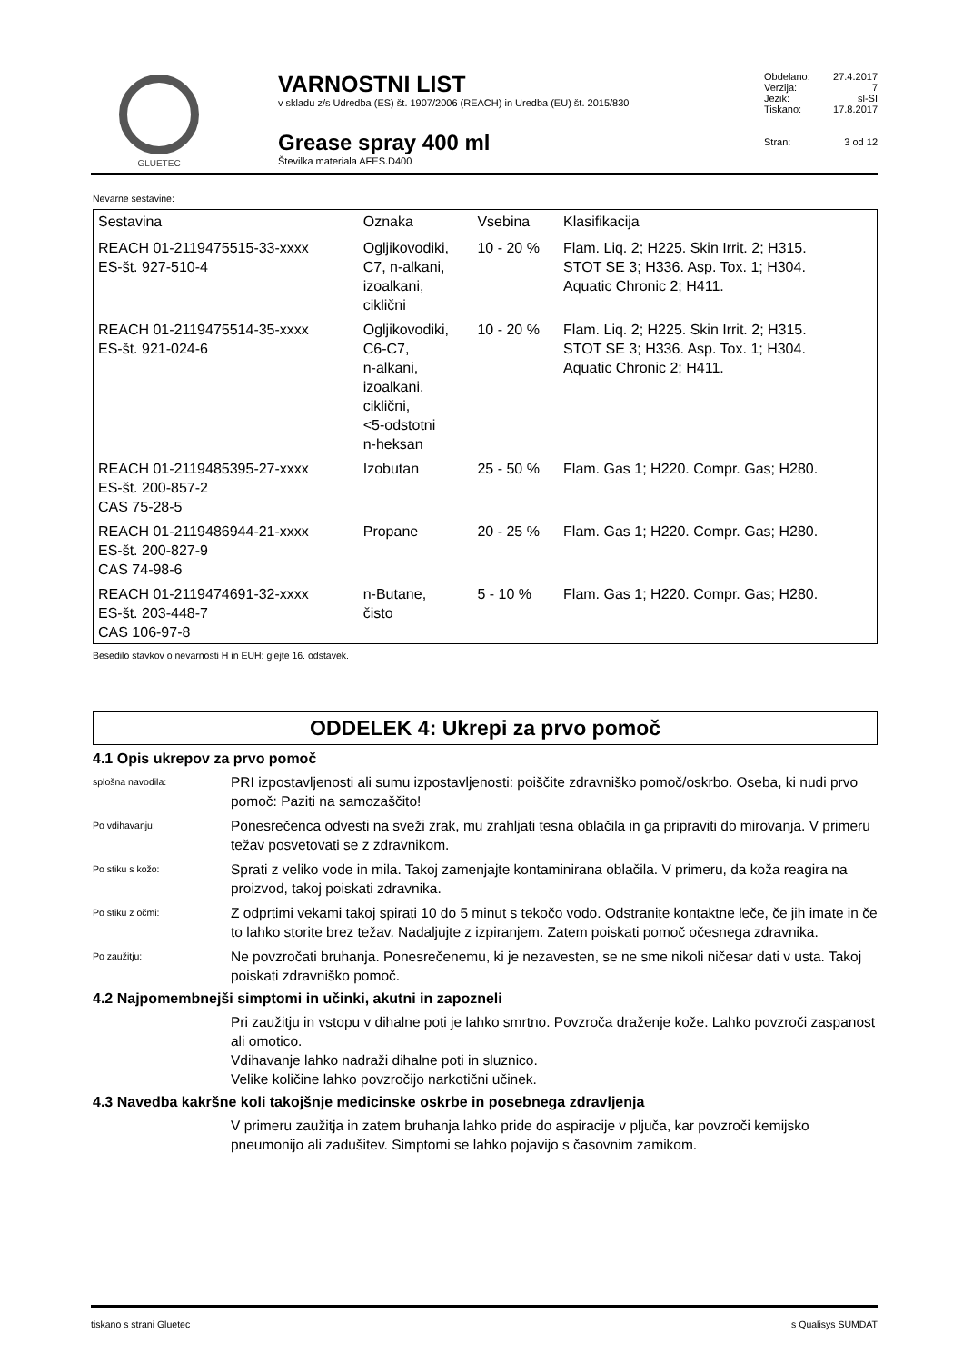GLUETEC
VARNOSTNI LIST
v skladu z/s Udredba (ES) št. 1907/2006 (REACH) in Uredba (EU) št. 2015/830
Grease spray 400 ml
Številka materiala AFES.D400
Obdelano: 27.4.2017
Verzija: 7
Jezik: sl-SI
Tiskano: 17.8.2017
Stran: 3 od 12
Nevarne sestavine:
| Sestavina | Oznaka | Vsebina | Klasifikacija |
| --- | --- | --- | --- |
| REACH 01-2119475515-33-xxxx ES-št. 927-510-4 | Ogljikovodiki, C7, n-alkani, izoalkani, ciklični | 10 - 20 % | Flam. Liq. 2; H225. Skin Irrit. 2; H315. STOT SE 3; H336. Asp. Tox. 1; H304. Aquatic Chronic 2; H411. |
| REACH 01-2119475514-35-xxxx ES-št. 921-024-6 | Ogljikovodiki, C6-C7, n-alkani, izoalkani, ciklični, <5-odstotni n-heksan | 10 - 20 % | Flam. Liq. 2; H225. Skin Irrit. 2; H315. STOT SE 3; H336. Asp. Tox. 1; H304. Aquatic Chronic 2; H411. |
| REACH 01-2119485395-27-xxxx ES-št. 200-857-2 CAS 75-28-5 | Izobutan | 25 - 50 % | Flam. Gas 1; H220. Compr. Gas; H280. |
| REACH 01-2119486944-21-xxxx ES-št. 200-827-9 CAS 74-98-6 | Propane | 20 - 25 % | Flam. Gas 1; H220. Compr. Gas; H280. |
| REACH 01-2119474691-32-xxxx ES-št. 203-448-7 CAS 106-97-8 | n-Butane, čisto | 5 - 10 % | Flam. Gas 1; H220. Compr. Gas; H280. |
Besedilo stavkov o nevarnosti H in EUH: glejte 16. odstavek.
ODDELEK 4: Ukrepi za prvo pomoč
4.1 Opis ukrepov za prvo pomoč
splošna navodila:
PRI izpostavljenosti ali sumu izpostavljenosti: poiščite zdravniško pomoč/oskrbo. Oseba, ki nudi prvo pomoč: Paziti na samozaščito!
Po vdihavanju:
Ponesrečenca odvesti na sveži zrak, mu zrahljati tesna oblačila in ga pripraviti do mirovanja. V primeru težav posvetovati se z zdravnikom.
Po stiku s kožo:
Sprati z veliko vode in mila. Takoj zamenjajte kontaminirana oblačila. V primeru, da koža reagira na proizvod, takoj poiskati zdravnika.
Po stiku z očmi:
Z odprtimi vekami takoj spirati 10 do 5 minut s tekočo vodo. Odstranite kontaktne leče, če jih imate in če to lahko storite brez težav. Nadaljujte z izpiranjem. Zatem poiskati pomoč očesnega zdravnika.
Po zaužitju:
Ne povzročati bruhanja. Ponesrečenemu, ki je nezavesten, se ne sme nikoli ničesar dati v usta. Takoj poiskati zdravniško pomoč.
4.2 Najpomembnejši simptomi in učinki, akutni in zapozneli
Pri zaužitju in vstopu v dihalne poti je lahko smrtno. Povzroča draženje kože. Lahko povzroči zaspanost ali omotico.
Vdihavanje lahko nadraži dihalne poti in sluznico.
Velike količine lahko povzročijo narkotični učinek.
4.3 Navedba kakršne koli takojšnje medicinske oskrbe in posebnega zdravljenja
V primeru zaužitja in zatem bruhanja lahko pride do aspiracije v pljuča, kar povzroči kemijsko pneumonijo ali zadušitev. Simptomi se lahko pojavijo s časovnim zamikom.
tiskano s strani Gluetec s Qualisys SUMDAT